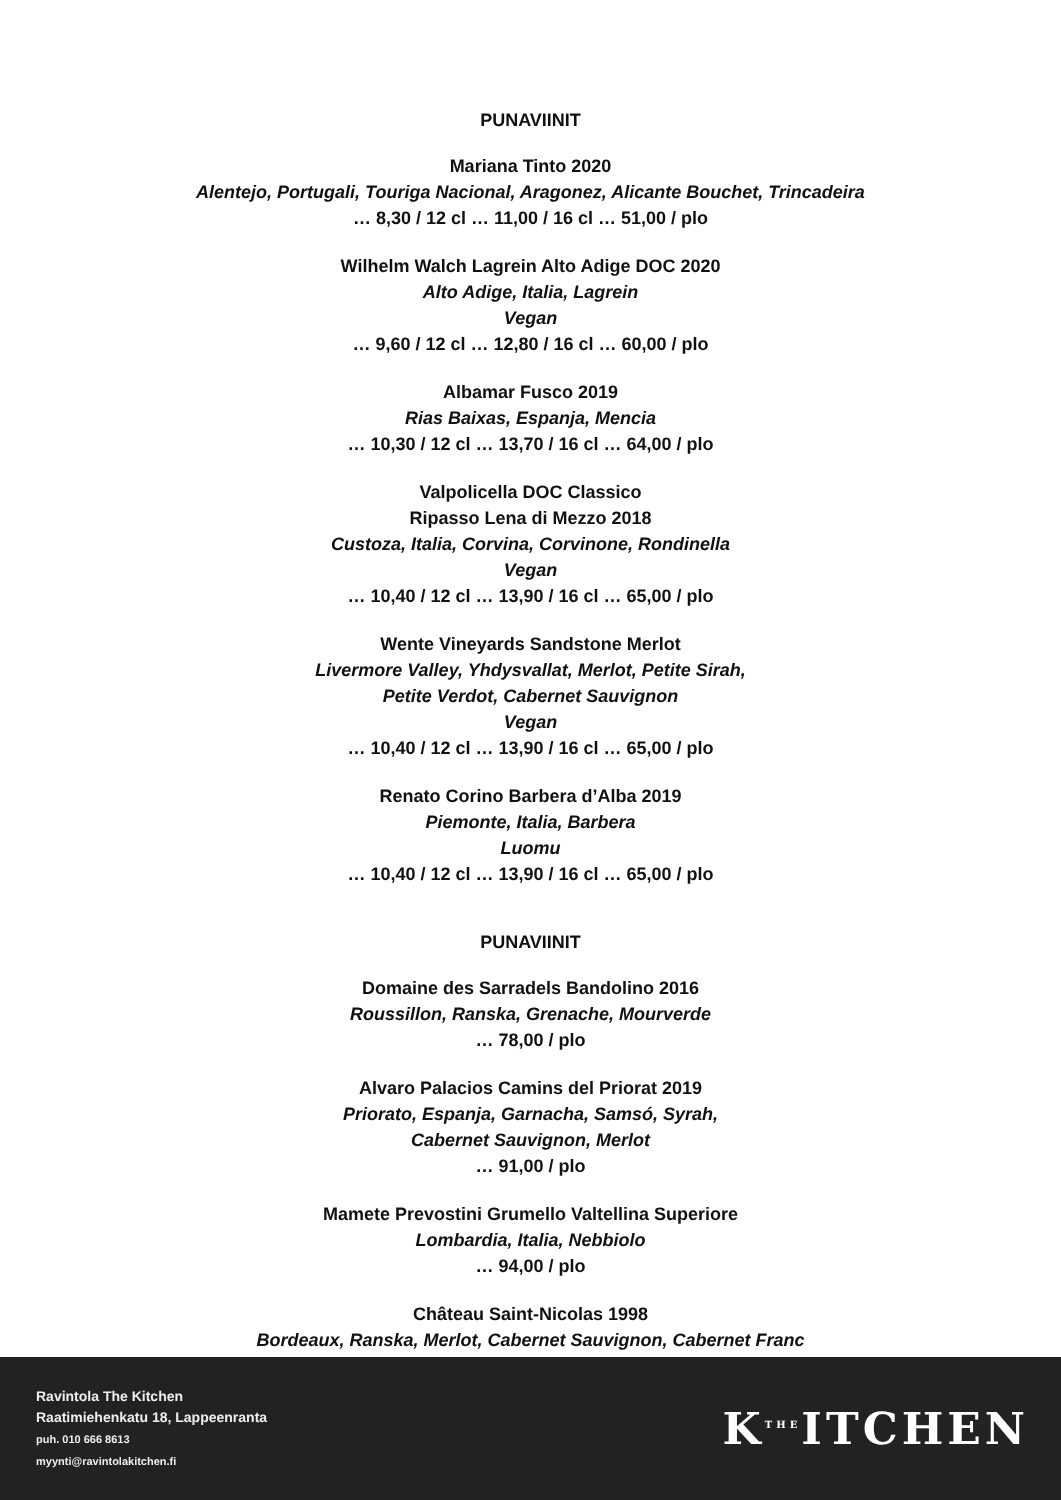PUNAVIINIT
Mariana Tinto 2020
Alentejo, Portugali, Touriga Nacional, Aragonez, Alicante Bouchet, Trincadeira
… 8,30 / 12 cl … 11,00 / 16 cl … 51,00 / plo
Wilhelm Walch Lagrein Alto Adige DOC 2020
Alto Adige, Italia, Lagrein
Vegan
… 9,60 / 12 cl … 12,80 / 16 cl … 60,00 / plo
Albamar Fusco 2019
Rias Baixas, Espanja, Mencia
… 10,30 / 12 cl … 13,70 / 16 cl … 64,00 / plo
Valpolicella DOC Classico
Ripasso Lena di Mezzo 2018
Custoza, Italia, Corvina, Corvinone, Rondinella
Vegan
… 10,40 / 12 cl … 13,90 / 16 cl … 65,00 / plo
Wente Vineyards Sandstone Merlot
Livermore Valley, Yhdysvallat, Merlot, Petite Sirah,
Petite Verdot, Cabernet Sauvignon
Vegan
… 10,40 / 12 cl … 13,90 / 16 cl … 65,00 / plo
Renato Corino Barbera d’Alba 2019
Piemonte, Italia, Barbera
Luomu
… 10,40 / 12 cl … 13,90 / 16 cl … 65,00 / plo
PUNAVIINIT
Domaine des Sarradels Bandolino 2016
Roussillon, Ranska, Grenache, Mourverde
… 78,00 / plo
Alvaro Palacios Camins del Priorat 2019
Priorato, Espanja, Garnacha, Samsó, Syrah,
Cabernet Sauvignon, Merlot
… 91,00 / plo
Mamete Prevostini Grumello Valtellina Superiore
Lombardia, Italia, Nebbiolo
… 94,00 / plo
Château Saint-Nicolas 1998
Bordeaux, Ranska, Merlot, Cabernet Sauvignon, Cabernet Franc
Ravintola The Kitchen
Raatimiehenkatu 18, Lappeenranta
puh. 010 666 8613
myynti@ravintolakitchen.fi
K<sup>THE</sup>ITCHEN